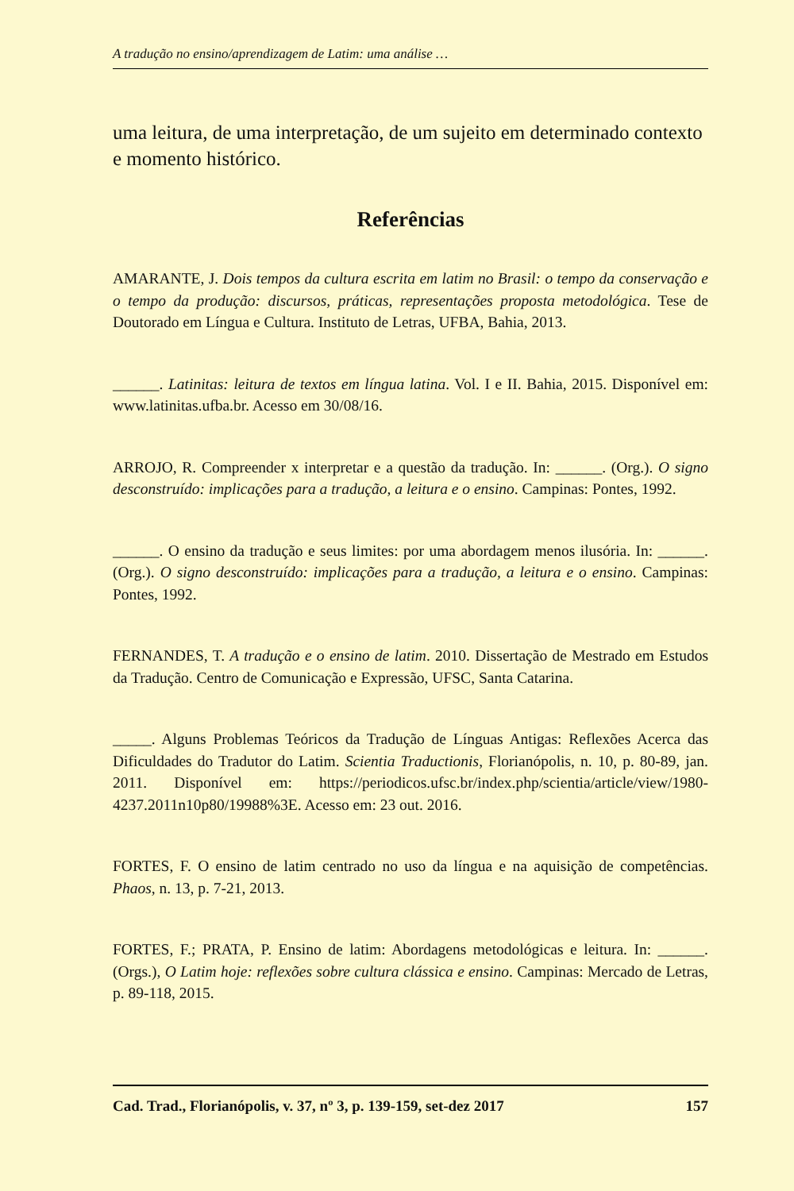A tradução no ensino/aprendizagem de Latim: uma análise …
uma leitura, de uma interpretação, de um sujeito em determinado contexto e momento histórico.
Referências
AMARANTE, J. Dois tempos da cultura escrita em latim no Brasil: o tempo da conservação e o tempo da produção: discursos, práticas, representações proposta metodológica. Tese de Doutorado em Língua e Cultura. Instituto de Letras, UFBA, Bahia, 2013.
______. Latinitas: leitura de textos em língua latina. Vol. I e II. Bahia, 2015. Disponível em: www.latinitas.ufba.br. Acesso em 30/08/16.
ARROJO, R. Compreender x interpretar e a questão da tradução. In: ______. (Org.). O signo desconstruído: implicações para a tradução, a leitura e o ensino. Campinas: Pontes, 1992.
______. O ensino da tradução e seus limites: por uma abordagem menos ilusória. In: ______. (Org.). O signo desconstruído: implicações para a tradução, a leitura e o ensino. Campinas: Pontes, 1992.
FERNANDES, T. A tradução e o ensino de latim. 2010. Dissertação de Mestrado em Estudos da Tradução. Centro de Comunicação e Expressão, UFSC, Santa Catarina.
_____. Alguns Problemas Teóricos da Tradução de Línguas Antigas: Reflexões Acerca das Dificuldades do Tradutor do Latim. Scientia Traductionis, Florianópolis, n. 10, p. 80-89, jan. 2011. Disponível em: https://periodicos.ufsc.br/index.php/scientia/article/view/1980-4237.2011n10p80/19988%3E. Acesso em: 23 out. 2016.
FORTES, F. O ensino de latim centrado no uso da língua e na aquisição de competências. Phaos, n. 13, p. 7-21, 2013.
FORTES, F.; PRATA, P. Ensino de latim: Abordagens metodológicas e leitura. In: ______. (Orgs.), O Latim hoje: reflexões sobre cultura clássica e ensino. Campinas: Mercado de Letras, p. 89-118, 2015.
Cad. Trad., Florianópolis, v. 37, nº 3, p. 139-159, set-dez 2017 157